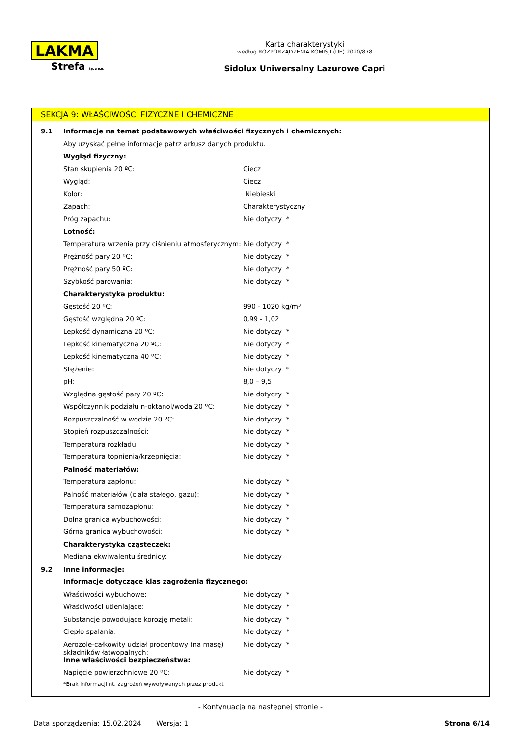LAKMA
Strefa Sp. z o.o.
Karta charakterystyki
według ROZPORZĄDZENIA KOMISJI (UE) 2020/878
Sidolux Uniwersalny Lazurowe Capri
SEKCJA 9: WŁAŚCIWOŚCI FIZYCZNE I CHEMICZNE
| 9.1 | Informacje na temat podstawowych właściwości fizycznych i chemicznych: | |
| | Aby uzyskać pełne informacje patrz arkusz danych produktu. | |
| | Wygląd fizyczny: | |
| | Stan skupienia 20 ºC: | Ciecz |
| | Wygląd: | Ciecz |
| | Kolor: | Niebieski |
| | Zapach: | Charakterystyczny |
| | Próg zapachu: | Nie dotyczy * |
| | Lotność: | |
| | Temperatura wrzenia przy ciśnieniu atmosferycznym: | Nie dotyczy * |
| | Prężność pary 20 ºC: | Nie dotyczy * |
| | Prężność pary 50 ºC: | Nie dotyczy * |
| | Szybkość parowania: | Nie dotyczy * |
| | Charakterystyka produktu: | |
| | Gęstość 20 ºC: | 990 - 1020 kg/m³ |
| | Gęstość względna 20 ºC: | 0,99 - 1,02 |
| | Lepkość dynamiczna 20 ºC: | Nie dotyczy * |
| | Lepkość kinematyczna 20 ºC: | Nie dotyczy * |
| | Lepkość kinematyczna 40 ºC: | Nie dotyczy * |
| | Stężenie: | Nie dotyczy * |
| | pH: | 8,0 – 9,5 |
| | Względna gęstość pary 20 ºC: | Nie dotyczy * |
| | Współczynnik podziału n-oktanol/woda 20 ºC: | Nie dotyczy * |
| | Rozpuszczalność w wodzie 20 ºC: | Nie dotyczy * |
| | Stopień rozpuszczalności: | Nie dotyczy * |
| | Temperatura rozkładu: | Nie dotyczy * |
| | Temperatura topnienia/krzepnięcia: | Nie dotyczy * |
| | Palność materiałów: | |
| | Temperatura zapłonu: | Nie dotyczy * |
| | Palność materiałów (ciała stałego, gazu): | Nie dotyczy * |
| | Temperatura samozapłonu: | Nie dotyczy * |
| | Dolna granica wybuchowości: | Nie dotyczy * |
| | Górna granica wybuchowości: | Nie dotyczy * |
| | Charakterystyka cząsteczek: | |
| | Mediana ekwiwalentu średnicy: | Nie dotyczy |
| 9.2 | Inne informacje: | |
| | Informacje dotyczące klas zagrożenia fizycznego: | |
| | Właściwości wybuchowe: | Nie dotyczy * |
| | Właściwości utleniające: | Nie dotyczy * |
| | Substancje powodujące korozję metali: | Nie dotyczy * |
| | Ciepło spalania: | Nie dotyczy * |
| | Aerozole-całkowity udział procentowy (na masę) składników łatwopalnych: | Nie dotyczy * |
| | Inne właściwości bezpieczeństwa: | |
| | Napięcie powierzchniowe 20 ºC: | Nie dotyczy * |
| | *Brak informacji nt. zagrożeń wywoływanych przez produkt | |
- Kontynuacja na następnej stronie -
Data sporządzenia: 15.02.2024 Wersja: 1 Strona 6/14